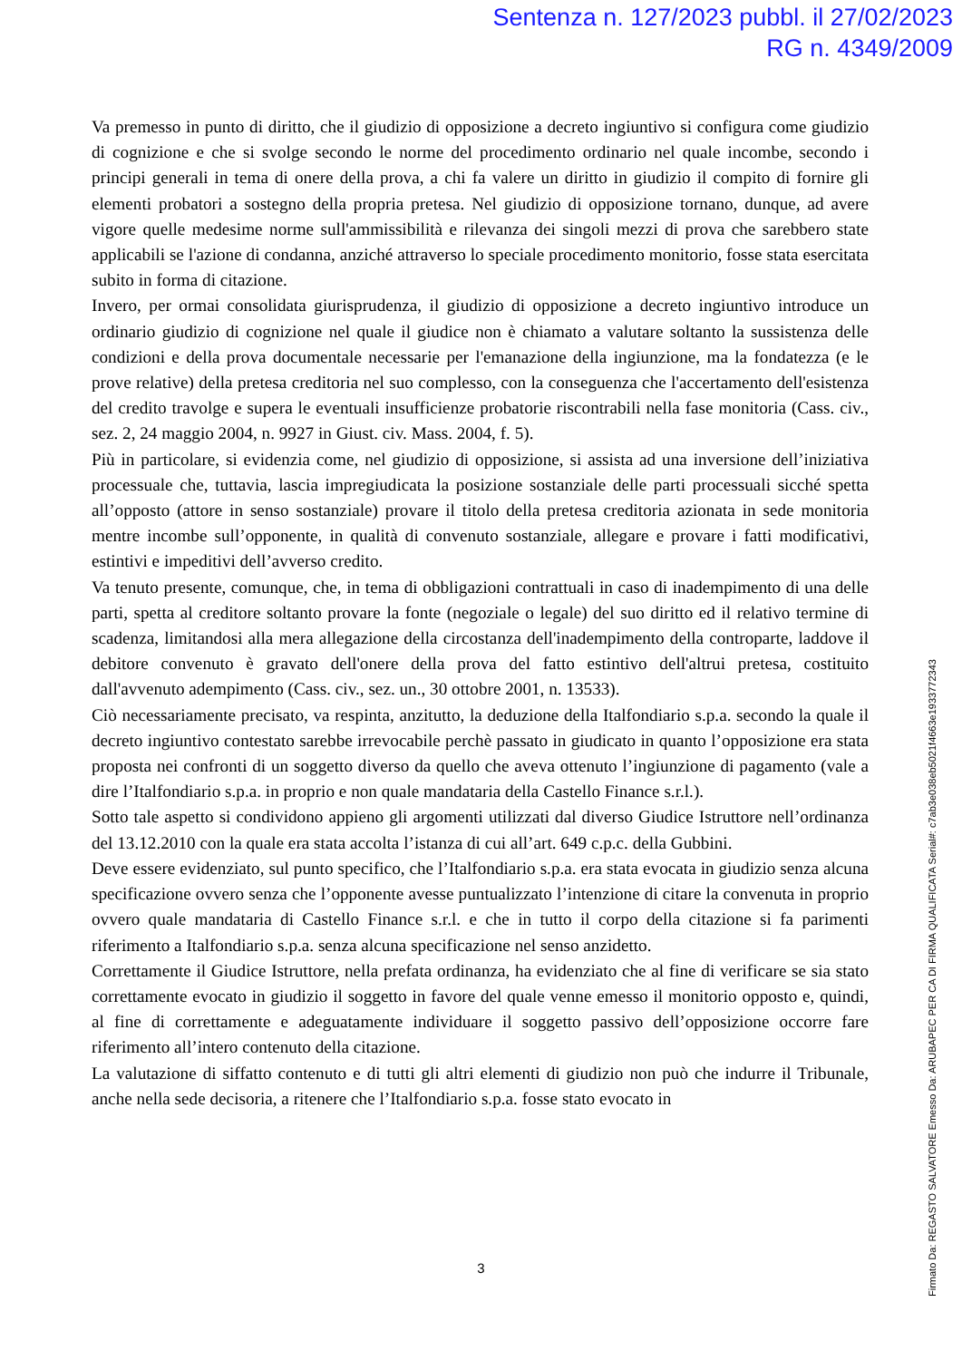Sentenza n. 127/2023 pubbl. il 27/02/2023
RG n. 4349/2009
Va premesso in punto di diritto, che il giudizio di opposizione a decreto ingiuntivo si configura come giudizio di cognizione e che si svolge secondo le norme del procedimento ordinario nel quale incombe, secondo i principi generali in tema di onere della prova, a chi fa valere un diritto in giudizio il compito di fornire gli elementi probatori a sostegno della propria pretesa. Nel giudizio di opposizione tornano, dunque, ad avere vigore quelle medesime norme sull'ammissibilità e rilevanza dei singoli mezzi di prova che sarebbero state applicabili se l'azione di condanna, anziché attraverso lo speciale procedimento monitorio, fosse stata esercitata subito in forma di citazione.
Invero, per ormai consolidata giurisprudenza, il giudizio di opposizione a decreto ingiuntivo introduce un ordinario giudizio di cognizione nel quale il giudice non è chiamato a valutare soltanto la sussistenza delle condizioni e della prova documentale necessarie per l'emanazione della ingiunzione, ma la fondatezza (e le prove relative) della pretesa creditoria nel suo complesso, con la conseguenza che l'accertamento dell'esistenza del credito travolge e supera le eventuali insufficienze probatorie riscontrabili nella fase monitoria (Cass. civ., sez. 2, 24 maggio 2004, n. 9927 in Giust. civ. Mass. 2004, f. 5).
Più in particolare, si evidenzia come, nel giudizio di opposizione, si assista ad una inversione dell’iniziativa processuale che, tuttavia, lascia impregiudicata la posizione sostanziale delle parti processuali sicché spetta all’opposto (attore in senso sostanziale) provare il titolo della pretesa creditoria azionata in sede monitoria mentre incombe sull’opponente, in qualità di convenuto sostanziale, allegare e provare i fatti modificativi, estintivi e impeditivi dell’avverso credito.
Va tenuto presente, comunque, che, in tema di obbligazioni contrattuali in caso di inadempimento di una delle parti, spetta al creditore soltanto provare la fonte (negoziale o legale) del suo diritto ed il relativo termine di scadenza, limitandosi alla mera allegazione della circostanza dell'inadempimento della controparte, laddove il debitore convenuto è gravato dell'onere della prova del fatto estintivo dell'altrui pretesa, costituito dall'avvenuto adempimento (Cass. civ., sez. un., 30 ottobre 2001, n. 13533).
Ciò necessariamente precisato, va respinta, anzitutto, la deduzione della Italfondiario s.p.a. secondo la quale il decreto ingiuntivo contestato sarebbe irrevocabile perchè passato in giudicato in quanto l’opposizione era stata proposta nei confronti di un soggetto diverso da quello che aveva ottenuto l’ingiunzione di pagamento (vale a dire l’Italfondiario s.p.a. in proprio e non quale mandataria della Castello Finance s.r.l.).
Sotto tale aspetto si condividono appieno gli argomenti utilizzati dal diverso Giudice Istruttore nell’ordinanza del 13.12.2010 con la quale era stata accolta l’istanza di cui all’art. 649 c.p.c. della Gubbini.
Deve essere evidenziato, sul punto specifico, che l’Italfondiario s.p.a. era stata evocata in giudizio senza alcuna specificazione ovvero senza che l’opponente avesse puntualizzato l’intenzione di citare la convenuta in proprio ovvero quale mandataria di Castello Finance s.r.l. e che in tutto il corpo della citazione si fa parimenti riferimento a Italfondiario s.p.a. senza alcuna specificazione nel senso anzidetto.
Correttamente il Giudice Istruttore, nella prefata ordinanza, ha evidenziato che al fine di verificare se sia stato correttamente evocato in giudizio il soggetto in favore del quale venne emesso il monitorio opposto e, quindi, al fine di correttamente e adeguatamente individuare il soggetto passivo dell’opposizione occorre fare riferimento all’intero contenuto della citazione.
La valutazione di siffatto contenuto e di tutti gli altri elementi di giudizio non può che indurre il Tribunale, anche nella sede decisoria, a ritenere che l’Italfondiario s.p.a. fosse stato evocato in
3
Firmato Da: REGASTO SALVATORE Emesso Da: ARUBAPEC PER CA DI FIRMA QUALIFICATA Serial#: c7ab3e038eb5021f4663e1933772343